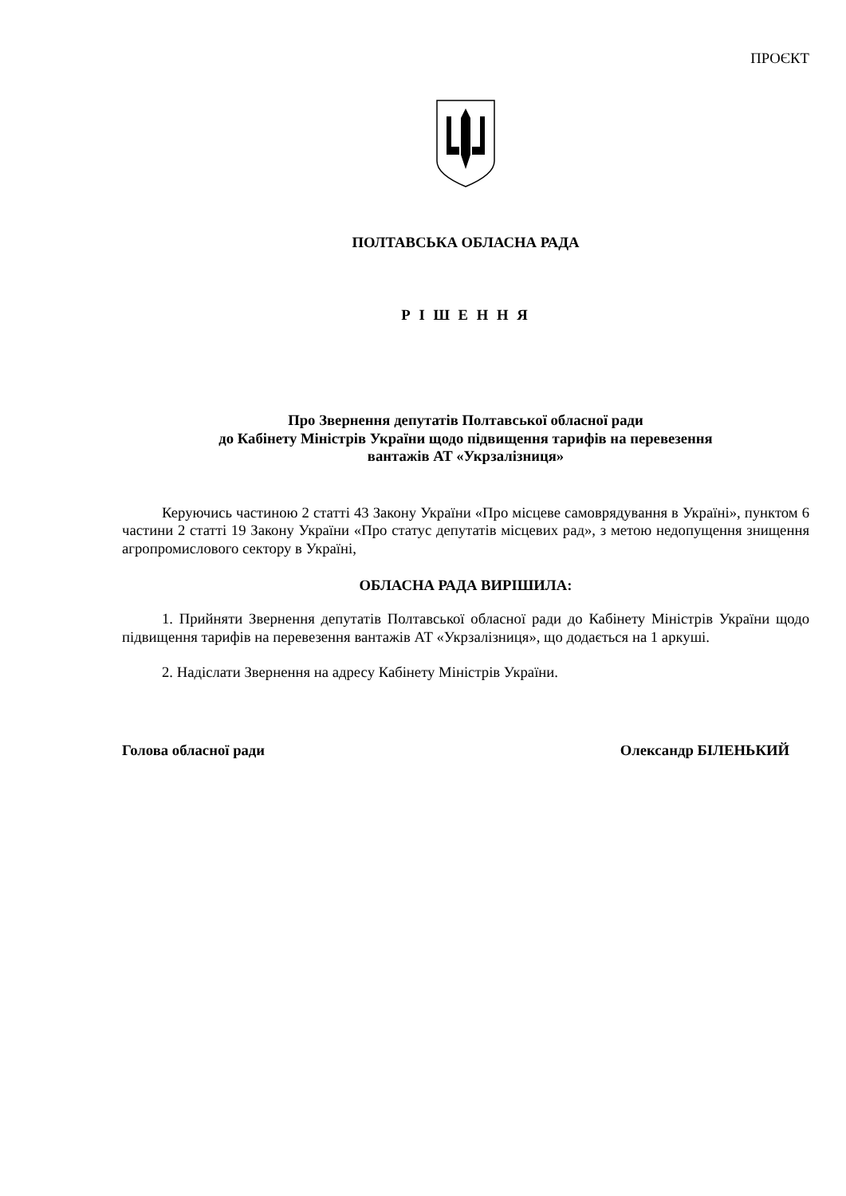ПРОЄКТ
ПОЛТАВСЬКА ОБЛАСНА РАДА
Р І Ш Е Н Н Я
Про Звернення депутатів Полтавської обласної ради
до Кабінету Міністрів України щодо підвищення тарифів на перевезення
вантажів АТ «Укрзалізниця»
Керуючись частиною 2 статті 43 Закону України «Про місцеве самоврядування в Україні», пунктом 6 частини 2 статті 19 Закону України «Про статус депутатів місцевих рад», з метою недопущення знищення агропромислового сектору в Україні,
ОБЛАСНА РАДА ВИРІШИЛА:
1. Прийняти Звернення депутатів Полтавської обласної ради до Кабінету Міністрів України щодо підвищення тарифів на перевезення вантажів АТ «Укрзалізниця», що додається на 1 аркуші.
2. Надіслати Звернення на адресу Кабінету Міністрів України.
Голова обласної ради Олександр БІЛЕНЬКИЙ